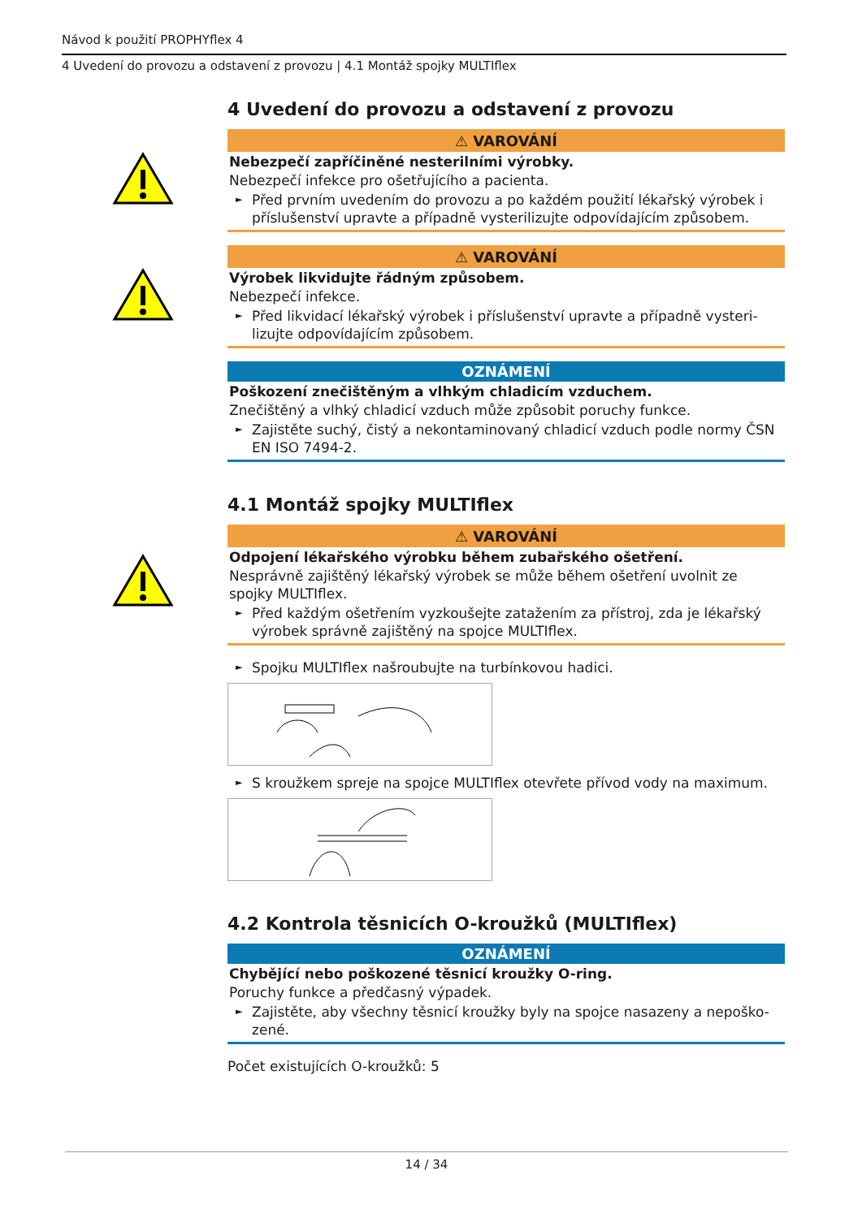Návod k použití PROPHYflex 4
4 Uvedení do provozu a odstavení z provozu | 4.1 Montáž spojky MULTIflex
4 Uvedení do provozu a odstavení z provozu
⚠ VAROVÁNÍ
Nebezpečí zapříčiněné nesterilními výrobky.
Nebezpečí infekce pro ošetřujícího a pacienta.
► Před prvním uvedením do provozu a po každém použití lékařský výrobek i příslušenství upravte a případně vysterilizujte odpovídajícím způsobem.
⚠ VAROVÁNÍ
Výrobek likvidujte řádným způsobem.
Nebezpečí infekce.
► Před likvidací lékařský výrobek i příslušenství upravte a případně vysteri-lizujte odpovídajícím způsobem.
OZNÁMENÍ
Poškození znečištěným a vlhkým chladicím vzduchem.
Znečištěný a vlhký chladicí vzduch může způsobit poruchy funkce.
► Zajistěte suchý, čistý a nekontaminovaný chladicí vzduch podle normy ČSN EN ISO 7494-2.
4.1 Montáž spojky MULTIflex
⚠ VAROVÁNÍ
Odpojení lékařského výrobku během zubařského ošetření.
Nesprávně zajištěný lékařský výrobek se může během ošetření uvolnit ze spojky MULTIflex.
► Před každým ošetřením vyzkoušejte zatažením za přístroj, zda je lékařský výrobek správně zajištěný na spojce MULTIflex.
► Spojku MULTIflex našroubujte na turbínkovou hadici.
► S kroužkem spreje na spojce MULTIflex otevřete přívod vody na maximum.
4.2 Kontrola těsnicích O-kroužků (MULTIflex)
OZNÁMENÍ
Chybějící nebo poškozené těsnicí kroužky O-ring.
Poruchy funkce a předčasný výpadek.
► Zajistěte, aby všechny těsnicí kroužky byly na spojce nasazeny a nepoško-zené.
Počet existujících O-kroužků: 5
14 / 34